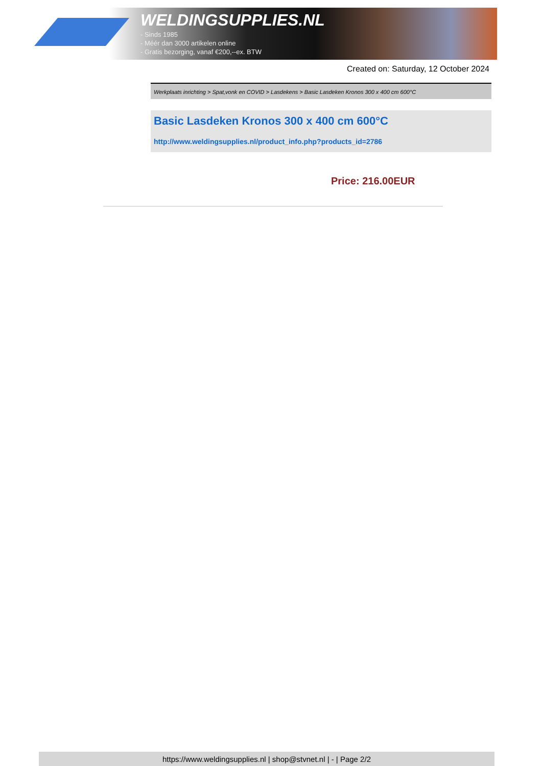WELDINGSUPPLIES.NL
- Sinds 1985
- Méér dan 3000 artikelen online
- Gratis bezorging, vanaf €200,--ex. BTW
Created on: Saturday, 12 October 2024
Werkplaats inrichting > Spat,vonk en COVID > Lasdekens > Basic Lasdeken Kronos 300 x 400 cm 600°C
Basic Lasdeken Kronos 300 x 400 cm 600°C
http://www.weldingsupplies.nl/product_info.php?products_id=2786
Price: 216.00EUR
https://www.weldingsupplies.nl | shop@stvnet.nl | - | Page 2/2